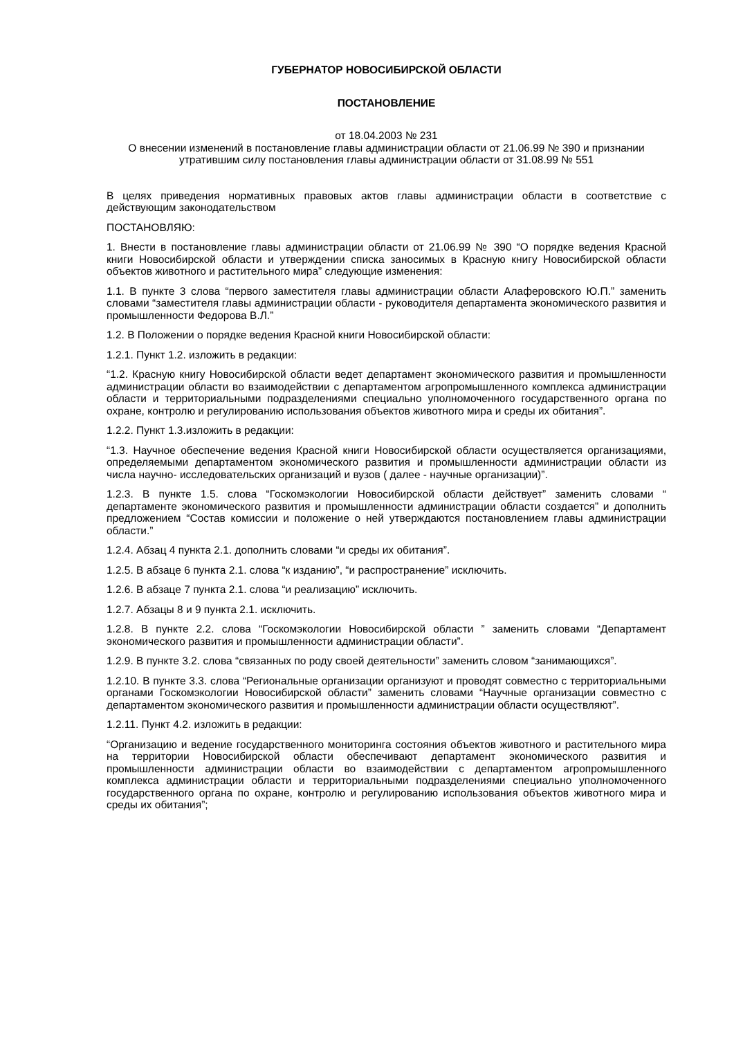ГУБЕРНАТОР НОВОСИБИРСКОЙ ОБЛАСТИ
ПОСТАНОВЛЕНИЕ
от 18.04.2003 № 231
О внесении изменений в постановление главы администрации области от 21.06.99 № 390 и признании утратившим силу постановления главы администрации области от 31.08.99 № 551
В целях приведения нормативных правовых актов главы администрации области в соответствие с действующим законодательством
ПОСТАНОВЛЯЮ:
1. Внести в постановление главы администрации области от 21.06.99 № 390 “О порядке ведения Красной книги Новосибирской области и утверждении списка заносимых в Красную книгу Новосибирской области объектов животного и растительного мира” следующие изменения:
1.1. В пункте 3 слова “первого заместителя главы администрации области Алаферовского Ю.П.” заменить словами “заместителя главы администрации области - руководителя департамента экономического развития и промышленности Федорова В.Л.”
1.2. В Положении о порядке ведения Красной книги Новосибирской области:
1.2.1. Пункт 1.2. изложить в редакции:
“1.2. Красную книгу Новосибирской области ведет департамент экономического развития и промышленности администрации области во взаимодействии с департаментом агропромышленного комплекса администрации области и территориальными подразделениями специально уполномоченного государственного органа по охране, контролю и регулированию использования объектов животного мира и среды их обитания”.
1.2.2. Пункт 1.3.изложить в редакции:
“1.3. Научное обеспечение ведения Красной книги Новосибирской области осуществляется организациями, определяемыми департаментом экономического развития и промышленности администрации области из числа научно- исследовательских организаций и вузов ( далее - научные организации)”.
1.2.3. В пункте 1.5. слова “Госкомэкологии Новосибирской области действует” заменить словами “ департаменте экономического развития и промышленности администрации области создается” и дополнить предложением “Состав комиссии и положение о ней утверждаются постановлением главы администрации области.”
1.2.4. Абзац 4 пункта 2.1. дополнить словами “и среды их обитания”.
1.2.5. В абзаце 6 пункта 2.1. слова “к изданию”, “и распространение” исключить.
1.2.6. В абзаце 7 пункта 2.1. слова “и реализацию” исключить.
1.2.7. Абзацы 8 и 9 пункта 2.1. исключить.
1.2.8. В пункте 2.2. слова “Госкомэкологии Новосибирской области ” заменить словами “Департамент экономического развития и промышленности администрации области”.
1.2.9. В пункте 3.2. слова “связанных по роду своей деятельности” заменить словом “занимающихся”.
1.2.10. В пункте 3.3. слова “Региональные организации организуют и проводят совместно с территориальными органами Госкомэкологии Новосибирской области” заменить словами “Научные организации совместно с департаментом экономического развития и промышленности администрации области осуществляют”.
1.2.11. Пункт 4.2. изложить в редакции:
“Организацию и ведение государственного мониторинга состояния объектов животного и растительного мира на территории Новосибирской области обеспечивают департамент экономического развития и промышленности администрации области во взаимодействии с департаментом агропромышленного комплекса администрации области и территориальными подразделениями специально уполномоченного государственного органа по охране, контролю и регулированию использования объектов животного мира и среды их обитания”;